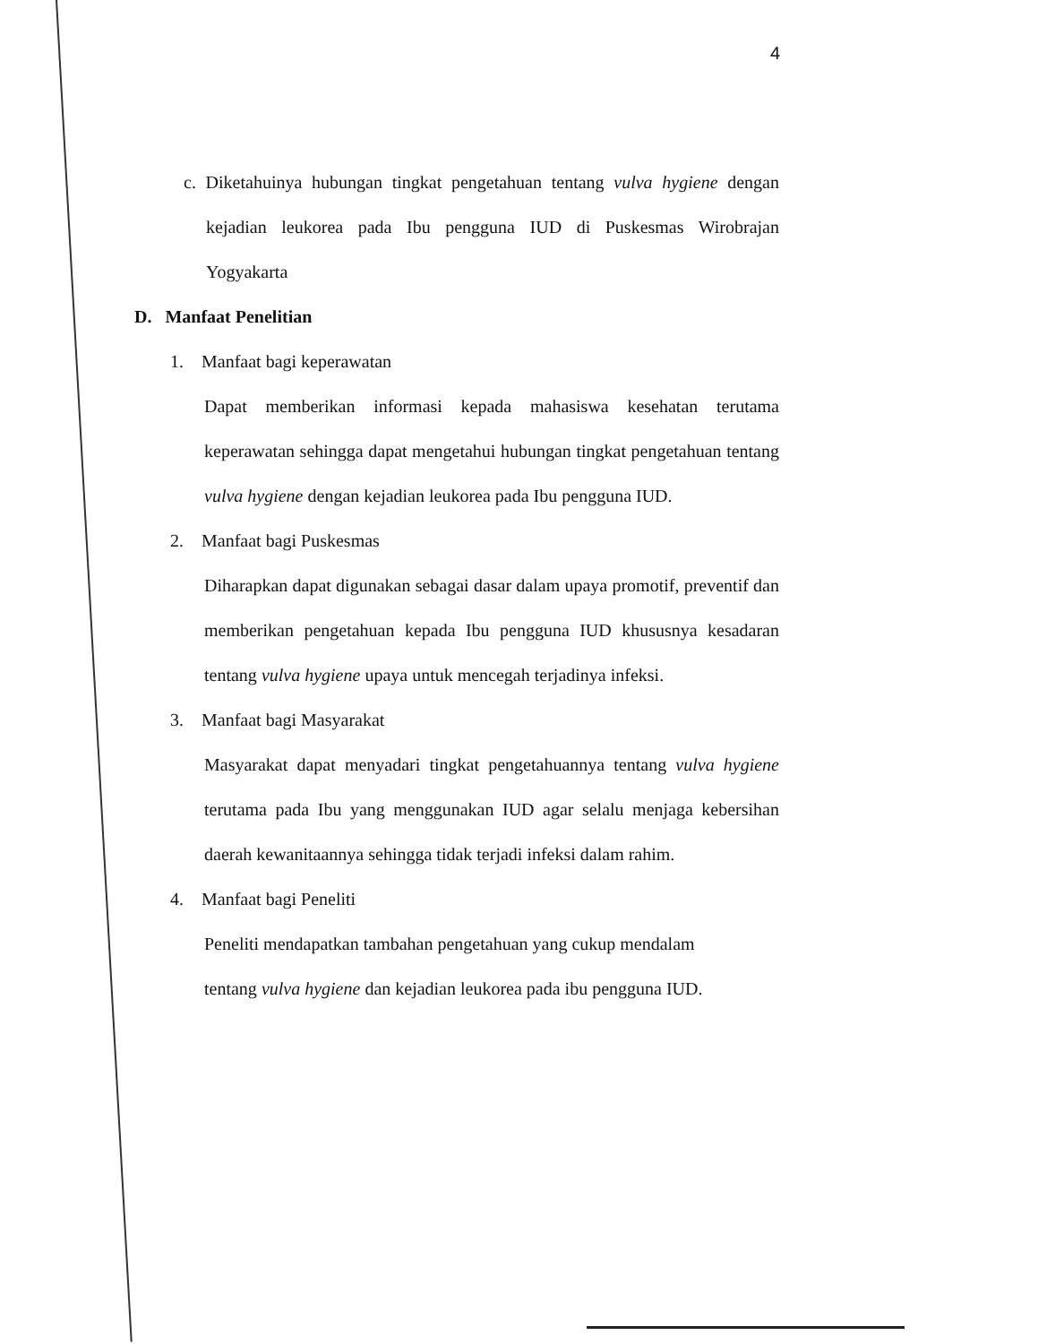4
c. Diketahuinya hubungan tingkat pengetahuan tentang vulva hygiene dengan kejadian leukorea pada Ibu pengguna IUD di Puskesmas Wirobrajan Yogyakarta
D. Manfaat Penelitian
1. Manfaat bagi keperawatan
Dapat memberikan informasi kepada mahasiswa kesehatan terutama keperawatan sehingga dapat mengetahui hubungan tingkat pengetahuan tentang vulva hygiene dengan kejadian leukorea pada Ibu pengguna IUD.
2. Manfaat bagi Puskesmas
Diharapkan dapat digunakan sebagai dasar dalam upaya promotif, preventif dan memberikan pengetahuan kepada Ibu pengguna IUD khususnya kesadaran tentang vulva hygiene upaya untuk mencegah terjadinya infeksi.
3. Manfaat bagi Masyarakat
Masyarakat dapat menyadari tingkat pengetahuannya tentang vulva hygiene terutama pada Ibu yang menggunakan IUD agar selalu menjaga kebersihan daerah kewanitaannya sehingga tidak terjadi infeksi dalam rahim.
4. Manfaat bagi Peneliti
Peneliti mendapatkan tambahan pengetahuan yang cukup mendalam
tentang vulva hygiene dan kejadian leukorea pada ibu pengguna IUD.